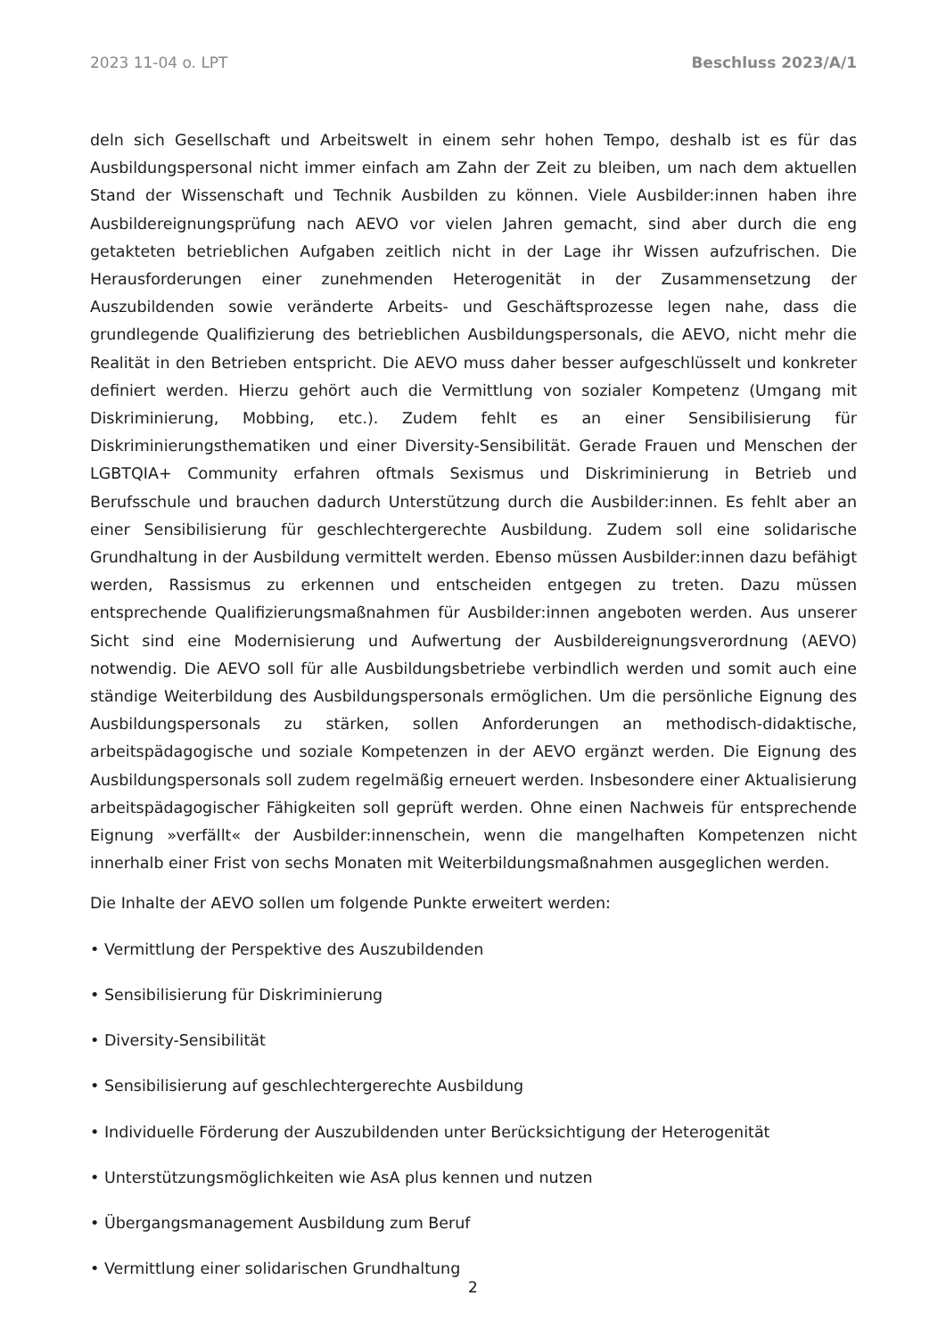2023 11-04 o. LPT Beschluss 2023/A/1
deln sich Gesellschaft und Arbeitswelt in einem sehr hohen Tempo, deshalb ist es für das Ausbildungspersonal nicht immer einfach am Zahn der Zeit zu bleiben, um nach dem aktuellen Stand der Wissenschaft und Technik Ausbilden zu können. Viele Ausbilder:innen haben ihre Ausbildereignungsprüfung nach AEVO vor vielen Jahren gemacht, sind aber durch die eng getakteten betrieblichen Aufgaben zeitlich nicht in der Lage ihr Wissen aufzufrischen. Die Herausforderungen einer zunehmenden Heterogenität in der Zusammensetzung der Auszubildenden sowie veränderte Arbeits- und Geschäftsprozesse legen nahe, dass die grundlegende Qualifizierung des betrieblichen Ausbildungspersonals, die AEVO, nicht mehr die Realität in den Betrieben entspricht. Die AEVO muss daher besser aufgeschlüsselt und konkreter definiert werden. Hierzu gehört auch die Vermittlung von sozialer Kompetenz (Umgang mit Diskriminierung, Mobbing, etc.). Zudem fehlt es an einer Sensibilisierung für Diskriminierungsthematiken und einer Diversity-Sensibilität. Gerade Frauen und Menschen der LGBTQIA+ Community erfahren oftmals Sexismus und Diskriminierung in Betrieb und Berufsschule und brauchen dadurch Unterstützung durch die Ausbilder:innen. Es fehlt aber an einer Sensibilisierung für geschlechtergerechte Ausbildung. Zudem soll eine solidarische Grundhaltung in der Ausbildung vermittelt werden. Ebenso müssen Ausbilder:innen dazu befähigt werden, Rassismus zu erkennen und entscheiden entgegen zu treten. Dazu müssen entsprechende Qualifizierungsmaßnahmen für Ausbilder:innen angeboten werden. Aus unserer Sicht sind eine Modernisierung und Aufwertung der Ausbildereignungsverordnung (AEVO) notwendig. Die AEVO soll für alle Ausbildungsbetriebe verbindlich werden und somit auch eine ständige Weiterbildung des Ausbildungspersonals ermöglichen. Um die persönliche Eignung des Ausbildungspersonals zu stärken, sollen Anforderungen an methodisch-didaktische, arbeitspädagogische und soziale Kompetenzen in der AEVO ergänzt werden. Die Eignung des Ausbildungspersonals soll zudem regelmäßig erneuert werden. Insbesondere einer Aktualisierung arbeitspädagogischer Fähigkeiten soll geprüft werden. Ohne einen Nachweis für entsprechende Eignung »verfällt« der Ausbilder:innenschein, wenn die mangelhaften Kompetenzen nicht innerhalb einer Frist von sechs Monaten mit Weiterbildungsmaßnahmen ausgeglichen werden.
Die Inhalte der AEVO sollen um folgende Punkte erweitert werden:
• Vermittlung der Perspektive des Auszubildenden
• Sensibilisierung für Diskriminierung
• Diversity-Sensibilität
• Sensibilisierung auf geschlechtergerechte Ausbildung
• Individuelle Förderung der Auszubildenden unter Berücksichtigung der Heterogenität
• Unterstützungsmöglichkeiten wie AsA plus kennen und nutzen
• Übergangsmanagement Ausbildung zum Beruf
• Vermittlung einer solidarischen Grundhaltung
2